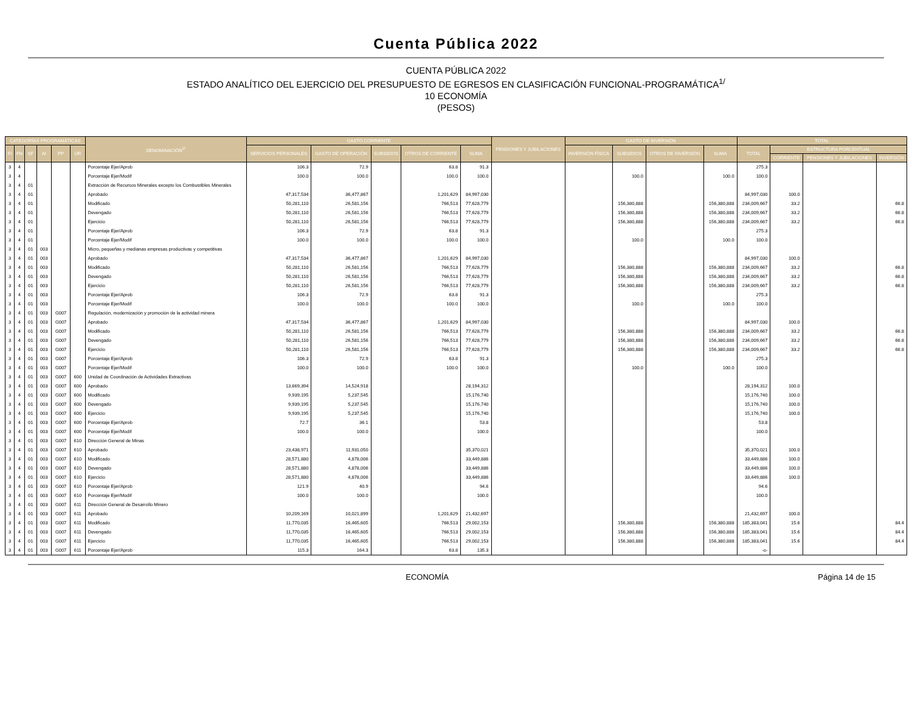Cuenta Pública 2022
CUENTA PÚBLICA 2022
ESTADO ANALÍTICO DEL EJERCICIO DEL PRESUPUESTO DE EGRESOS EN CLASIFICACIÓN FUNCIONAL-PROGRAMÁTICA<sup>1/</sup>
10 ECONOMÍA
(PESOS)
| CATEGORÍAS PROGRAMÁTICAS | | | | | | DENOMINACIÓN<sup>2/</sup> | GASTO CORRIENTE | | | | | PENSIONES Y JUBILACIONES | GASTO DE INVERSIÓN | | | | TOTAL | | | |
| --- | --- | --- | --- | --- | --- | --- | --- | --- | --- | --- | --- | --- | --- | --- | --- | --- | --- | --- | --- | --- |
| FI | FN | SF | AI | PP | UR | | SERVICIOS PERSONALES | GASTO DE OPERACIÓN | SUBSIDIOS | OTROS DE CORRIENTE | SUMA | | INVERSIÓN FÍSICA | SUBSIDIOS | OTROS DE INVERSIÓN | SUMA | TOTAL | ESTRUCTURA PORCENTUAL | | |
| | | | | | | | | | | | | | | | | | | CORRIENTE | PENSIONES Y JUBILACIONES | INVERSIÓN |
| 3 | 4 | | | | | Porcentaje Ejer/Aprob | 106.3 | 72.9 | | 63.8 | 91.3 | | | | | | 275.3 | | | |
| 3 | 4 | | | | | Porcentaje Ejer/Modif | 100.0 | 100.0 | | 100.0 | 100.0 | | | 100.0 | | 100.0 | 100.0 | | | |
| 3 | 4 | 01 | | | | Extracción de Recursos Minerales excepto los Combustibles Minerales | | | | | | | | | | | | | | |
| 3 | 4 | 01 | | | | Aprobado | 47,317,534 | 36,477,867 | | 1,201,629 | 84,997,030 | | | | | | 84,997,030 | 100.0 | | |
| 3 | 4 | 01 | | | | Modificado | 50,281,110 | 26,581,156 | | 766,513 | 77,628,779 | | | 156,380,888 | | 156,380,888 | 234,009,667 | 33.2 | | 66.8 |
| 3 | 4 | 01 | | | | Devengado | 50,281,110 | 26,581,156 | | 766,513 | 77,628,779 | | | 156,380,888 | | 156,380,888 | 234,009,667 | 33.2 | | 66.8 |
| 3 | 4 | 01 | | | | Ejercicio | 50,281,110 | 26,581,156 | | 766,513 | 77,628,779 | | | 156,380,888 | | 156,380,888 | 234,009,667 | 33.2 | | 66.8 |
| 3 | 4 | 01 | | | | Porcentaje Ejer/Aprob | 106.3 | 72.9 | | 63.8 | 91.3 | | | | | | 275.3 | | | |
| 3 | 4 | 01 | | | | Porcentaje Ejer/Modif | 100.0 | 100.0 | | 100.0 | 100.0 | | | 100.0 | | 100.0 | 100.0 | | | |
| 3 | 4 | 01 | 003 | | | Micro, pequeñas y medianas empresas productivas y competitivas | | | | | | | | | | | | | | |
| 3 | 4 | 01 | 003 | | | Aprobado | 47,317,534 | 36,477,867 | | 1,201,629 | 84,997,030 | | | | | | 84,997,030 | 100.0 | | |
| 3 | 4 | 01 | 003 | | | Modificado | 50,281,110 | 26,581,156 | | 766,513 | 77,628,779 | | | 156,380,888 | | 156,380,888 | 234,009,667 | 33.2 | | 66.8 |
| 3 | 4 | 01 | 003 | | | Devengado | 50,281,110 | 26,581,156 | | 766,513 | 77,628,779 | | | 156,380,888 | | 156,380,888 | 234,009,667 | 33.2 | | 66.8 |
| 3 | 4 | 01 | 003 | | | Ejercicio | 50,281,110 | 26,581,156 | | 766,513 | 77,628,779 | | | 156,380,888 | | 156,380,888 | 234,009,667 | 33.2 | | 66.8 |
| 3 | 4 | 01 | 003 | | | Porcentaje Ejer/Aprob | 106.3 | 72.9 | | 63.8 | 91.3 | | | | | | 275.3 | | | |
| 3 | 4 | 01 | 003 | | | Porcentaje Ejer/Modif | 100.0 | 100.0 | | 100.0 | 100.0 | | | 100.0 | | 100.0 | 100.0 | | | |
| 3 | 4 | 01 | 003 | G007 | | Regulación, modernización y promoción de la actividad minera | | | | | | | | | | | | | | |
| 3 | 4 | 01 | 003 | G007 | | Aprobado | 47,317,534 | 36,477,867 | | 1,201,629 | 84,997,030 | | | | | | 84,997,030 | 100.0 | | |
| 3 | 4 | 01 | 003 | G007 | | Modificado | 50,281,110 | 26,581,156 | | 766,513 | 77,628,779 | | | 156,380,888 | | 156,380,888 | 234,009,667 | 33.2 | | 66.8 |
| 3 | 4 | 01 | 003 | G007 | | Devengado | 50,281,110 | 26,581,156 | | 766,513 | 77,628,779 | | | 156,380,888 | | 156,380,888 | 234,009,667 | 33.2 | | 66.8 |
| 3 | 4 | 01 | 003 | G007 | | Ejercicio | 50,281,110 | 26,581,156 | | 766,513 | 77,628,779 | | | 156,380,888 | | 156,380,888 | 234,009,667 | 33.2 | | 66.8 |
| 3 | 4 | 01 | 003 | G007 | | Porcentaje Ejer/Aprob | 106.3 | 72.9 | | 63.8 | 91.3 | | | | | | 275.3 | | | |
| 3 | 4 | 01 | 003 | G007 | | Porcentaje Ejer/Modif | 100.0 | 100.0 | | 100.0 | 100.0 | | | 100.0 | | 100.0 | 100.0 | | | |
| 3 | 4 | 01 | 003 | G007 | 600 | Unidad de Coordinación de Actividades Extractivas | | | | | | | | | | | | | | |
| 3 | 4 | 01 | 003 | G007 | 600 | Aprobado | 13,669,394 | 14,524,918 | | | 28,194,312 | | | | | | 28,194,312 | 100.0 | | |
| 3 | 4 | 01 | 003 | G007 | 600 | Modificado | 9,939,195 | 5,237,545 | | | 15,176,740 | | | | | | 15,176,740 | 100.0 | | |
| 3 | 4 | 01 | 003 | G007 | 600 | Devengado | 9,939,195 | 5,237,545 | | | 15,176,740 | | | | | | 15,176,740 | 100.0 | | |
| 3 | 4 | 01 | 003 | G007 | 600 | Ejercicio | 9,939,195 | 5,237,545 | | | 15,176,740 | | | | | | 15,176,740 | 100.0 | | |
| 3 | 4 | 01 | 003 | G007 | 600 | Porcentaje Ejer/Aprob | 72.7 | 36.1 | | | 53.8 | | | | | | 53.8 | | | |
| 3 | 4 | 01 | 003 | G007 | 600 | Porcentaje Ejer/Modif | 100.0 | 100.0 | | | 100.0 | | | | | | 100.0 | | | |
| 3 | 4 | 01 | 003 | G007 | 610 | Dirección General de Minas | | | | | | | | | | | | | | |
| 3 | 4 | 01 | 003 | G007 | 610 | Aprobado | 23,438,971 | 11,931,050 | | | 35,370,021 | | | | | | 35,370,021 | 100.0 | | |
| 3 | 4 | 01 | 003 | G007 | 610 | Modificado | 28,571,880 | 4,878,006 | | | 33,449,886 | | | | | | 33,449,886 | 100.0 | | |
| 3 | 4 | 01 | 003 | G007 | 610 | Devengado | 28,571,880 | 4,878,006 | | | 33,449,886 | | | | | | 33,449,886 | 100.0 | | |
| 3 | 4 | 01 | 003 | G007 | 610 | Ejercicio | 28,571,880 | 4,878,006 | | | 33,449,886 | | | | | | 33,449,886 | 100.0 | | |
| 3 | 4 | 01 | 003 | G007 | 610 | Porcentaje Ejer/Aprob | 121.9 | 40.9 | | | 94.6 | | | | | | 94.6 | | | |
| 3 | 4 | 01 | 003 | G007 | 610 | Porcentaje Ejer/Modif | 100.0 | 100.0 | | | 100.0 | | | | | | 100.0 | | | |
| 3 | 4 | 01 | 003 | G007 | 611 | Dirección General de Desarrollo Minero | | | | | | | | | | | | | | |
| 3 | 4 | 01 | 003 | G007 | 611 | Aprobado | 10,209,169 | 10,021,899 | | 1,201,629 | 21,432,697 | | | | | | 21,432,697 | 100.0 | | |
| 3 | 4 | 01 | 003 | G007 | 611 | Modificado | 11,770,035 | 16,465,605 | | 766,513 | 29,002,153 | | | 156,380,888 | | 156,380,888 | 185,383,041 | 15.6 | | 84.4 |
| 3 | 4 | 01 | 003 | G007 | 611 | Devengado | 11,770,035 | 16,465,605 | | 766,513 | 29,002,153 | | | 156,380,888 | | 156,380,888 | 185,383,041 | 15.6 | | 84.4 |
| 3 | 4 | 01 | 003 | G007 | 611 | Ejercicio | 11,770,035 | 16,465,605 | | 766,513 | 29,002,153 | | | 156,380,888 | | 156,380,888 | 185,383,041 | 15.6 | | 84.4 |
| 3 | 4 | 01 | 003 | G007 | 611 | Porcentaje Ejer/Aprob | 115.3 | 164.3 | | 63.8 | 135.3 | | | | | | -o- | | | |
ECONOMÍA Página 14 de 15